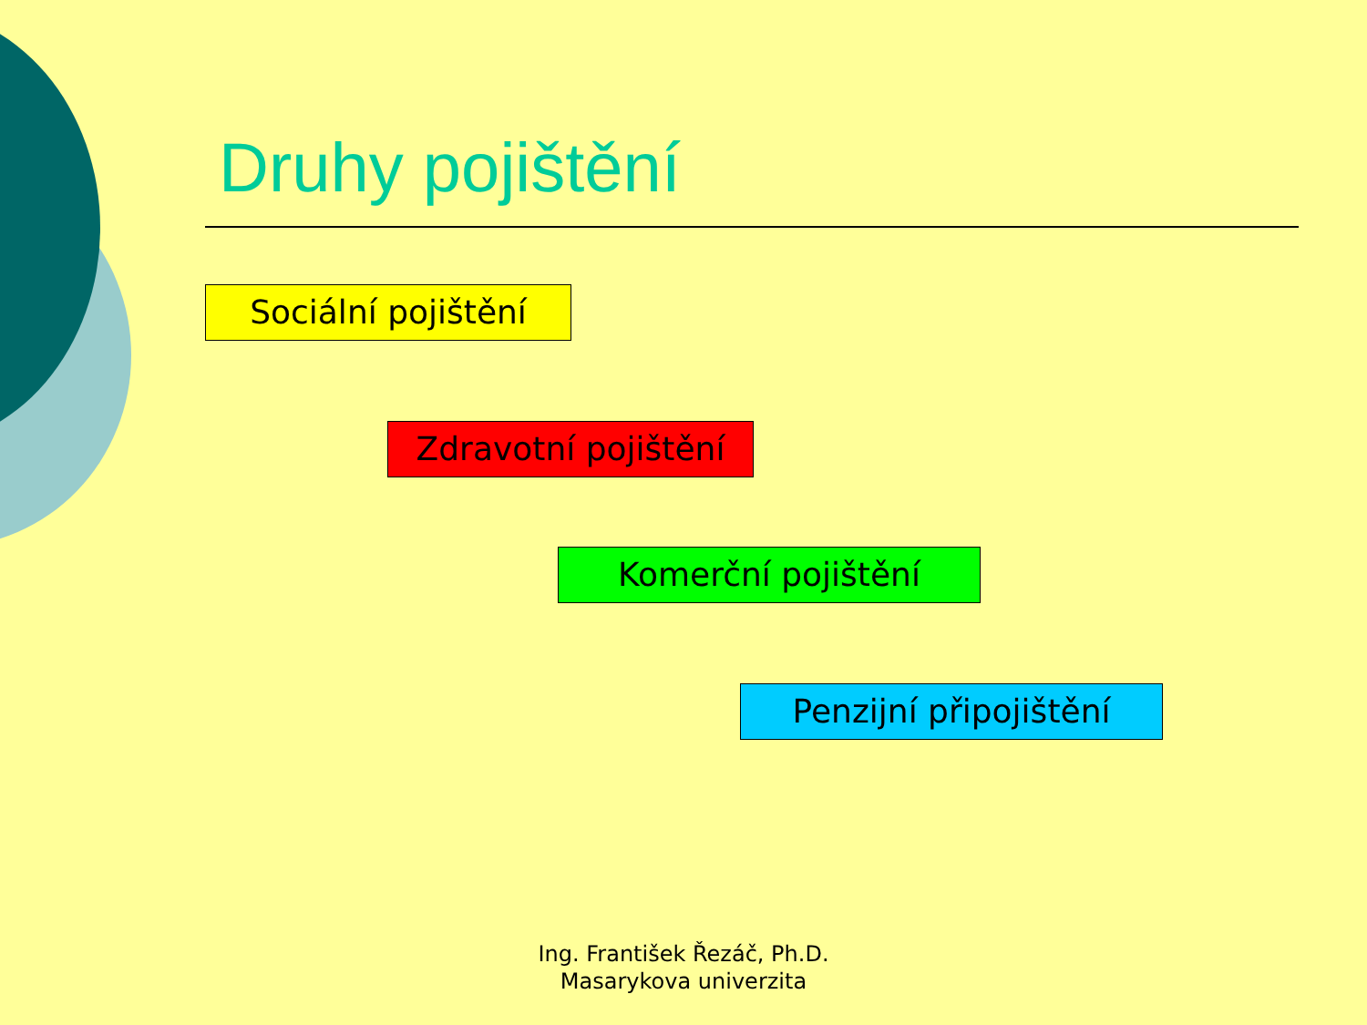Druhy pojištění
Sociální pojištění
Zdravotní pojištění
Komerční pojištění
Penzijní připojištění
Ing. František Řezáč, Ph.D.
Masarykova univerzita